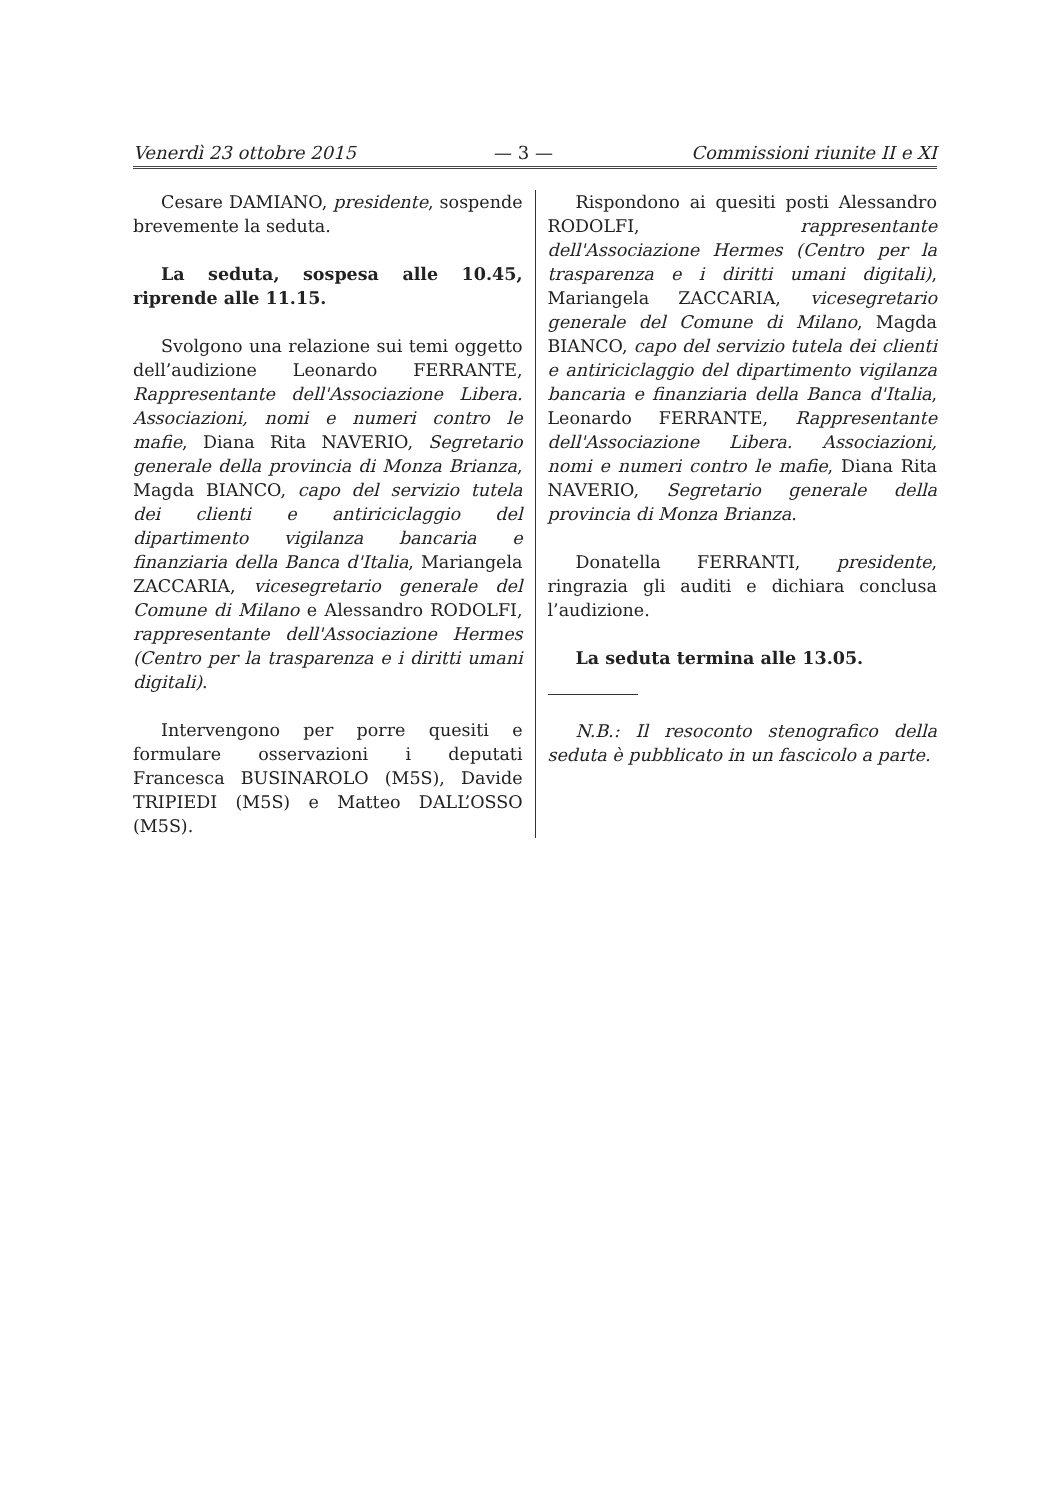Venerdì 23 ottobre 2015 — 3 — Commissioni riunite II e XI
Cesare DAMIANO, presidente, sospende brevemente la seduta.
La seduta, sospesa alle 10.45, riprende alle 11.15.
Svolgono una relazione sui temi oggetto dell’audizione Leonardo FERRANTE, Rappresentante dell'Associazione Libera. Associazioni, nomi e numeri contro le mafie, Diana Rita NAVERIO, Segretario generale della provincia di Monza Brianza, Magda BIANCO, capo del servizio tutela dei clienti e antiriciclaggio del dipartimento vigilanza bancaria e finanziaria della Banca d'Italia, Mariangela ZACCARIA, vicesegretario generale del Comune di Milano e Alessandro RODOLFI, rappresentante dell'Associazione Hermes (Centro per la trasparenza e i diritti umani digitali).
Intervengono per porre quesiti e formulare osservazioni i deputati Francesca BUSINAROLO (M5S), Davide TRIPIEDI (M5S) e Matteo DALL’OSSO (M5S).
Rispondono ai quesiti posti Alessandro RODOLFI, rappresentante dell'Associazione Hermes (Centro per la trasparenza e i diritti umani digitali), Mariangela ZACCARIA, vicesegretario generale del Comune di Milano, Magda BIANCO, capo del servizio tutela dei clienti e antiriciclaggio del dipartimento vigilanza bancaria e finanziaria della Banca d'Italia, Leonardo FERRANTE, Rappresentante dell'Associazione Libera. Associazioni, nomi e numeri contro le mafie, Diana Rita NAVERIO, Segretario generale della provincia di Monza Brianza.
Donatella FERRANTI, presidente, ringrazia gli auditi e dichiara conclusa l’audizione.
La seduta termina alle 13.05.
N.B.: Il resoconto stenografico della seduta è pubblicato in un fascicolo a parte.